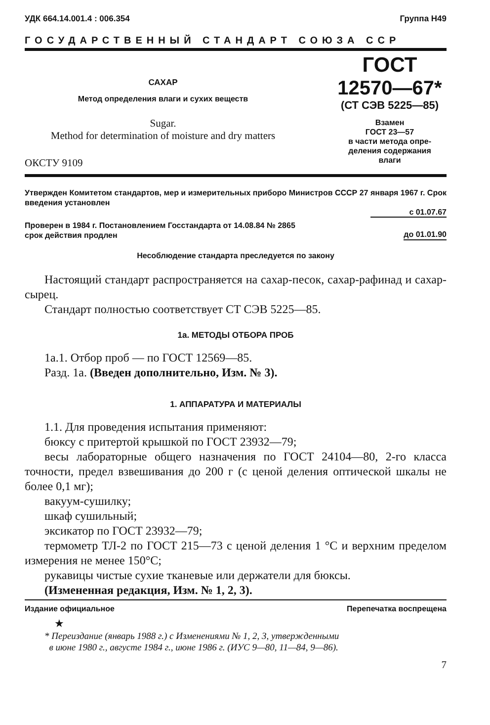УДК 664.14.001.4 : 006.354 Группа Н49
ГОСУДАРСТВЕННЫЙ СТАНДАРТ СОЮЗА ССР
САХАР
Метод определения влаги и сухих веществ
Sugar.
Method for determination of moisture and dry matters
ОКСТУ 9109
ГОСТ
12570—67*
(СТ СЭВ 5225—85)
Взамен
ГОСТ 23—57
в части метода опре-
деления содержания
влаги
Утвержден Комитетом стандартов, мер и измерительных приборо Министров СССР 27 января 1967 г. Срок введения установлен
с 01.07.67
Проверен в 1984 г. Постановлением Госстандарта от 14.08.84 № 2865
срок действия продлен до 01.01.90
Несоблюдение стандарта преследуется по закону
Настоящий стандарт распространяется на сахар-песок, сахар-рафинад и сахар-сырец.
Стандарт полностью соответствует СТ СЭВ 5225—85.
1а. МЕТОДЫ ОТБОРА ПРОБ
1а.1. Отбор проб — по ГОСТ 12569—85.
Разд. 1а. (Введен дополнительно, Изм. № 3).
1. АППАРАТУРА И МАТЕРИАЛЫ
1.1. Для проведения испытания применяют:
бюксу с притертой крышкой по ГОСТ 23932—79;
весы лабораторные общего назначения по ГОСТ 24104—80, 2-го класса точности, предел взвешивания до 200 г (с ценой деления оптической шкалы не более 0,1 мг);
вакуум-сушилку;
шкаф сушильный;
эксикатор по ГОСТ 23932—79;
термометр ТЛ-2 по ГОСТ 215—73 с ценой деления 1 °С и верхним пределом измерения не менее 150°С;
рукавицы чистые сухие тканевые или держатели для бюксы.
(Измененная редакция, Изм. № 1, 2, 3).
Издание официальное Перепечатка воспрещена
★
* Переиздание (январь 1988 г.) с Изменениями № 1, 2, 3, утвержденными
в июне 1980 г., августе 1984 г., июне 1986 г. (ИУС 9—80, 11—84, 9—86).
7